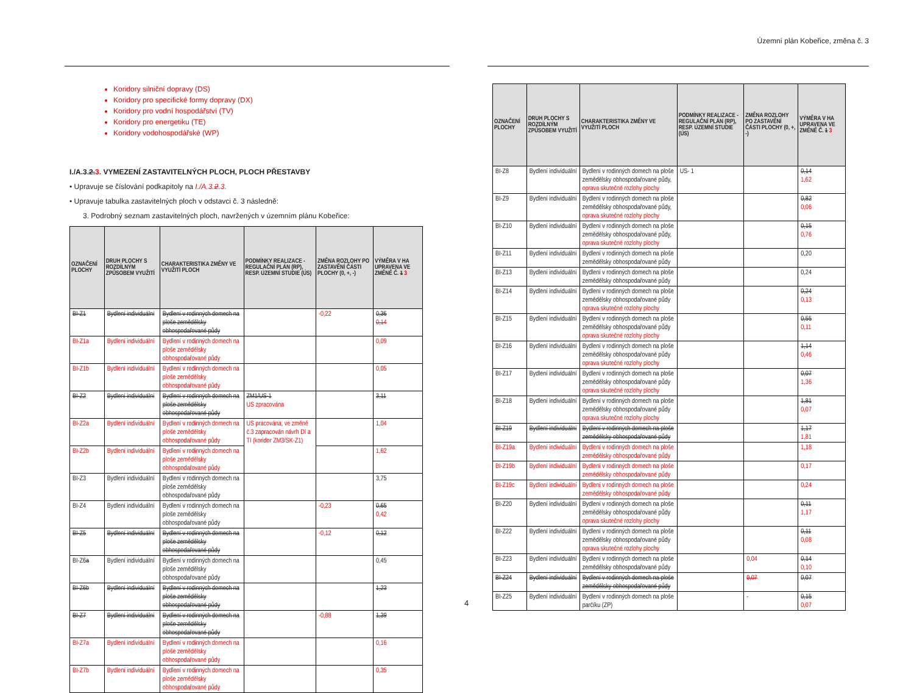Koridory silniční dopravy (DS)
Koridory pro specifické formy dopravy (DX)
Koridory pro vodní hospodářství (TV)
Koridory pro energetiku (TE)
Koridory vodohospodářské (WP)
I./A.3.2.3. VYMEZENÍ ZASTAVITELNÝCH PLOCH, PLOCH PŘESTAVBY
• Upravuje se číslování podkapitoly na I./A.3.2.3.
• Upravuje tabulka zastavitelných ploch v odstavci č. 3 následně:
3. Podrobný seznam zastavitelných ploch, navržených v územním plánu Kobeřice:
| OZNAČENÍ PLOCHY | DRUH PLOCHY S ROZDÍLNÝM ZPŮSOBEM VYUŽITÍ | CHARAKTERISTIKA ZMĚNY VE VYUŽITÍ PLOCH | PODMÍNKY REALIZACE - REGULAČNÍ PLÁN (RP), RESP. ÚZEMNÍ STUDIE (ÚS) | ZMĚNA ROZLOHY PO ZASTAVĚNÍ ČÁSTI PLOCHY (0, +, -) | VÝMĚRA V HA UPRAVENA VE ZMĚNĚ Č. 1 3 |
| --- | --- | --- | --- | --- | --- |
| BI-Z1 | Bydlení individuální | Bydlení v rodinných domech na ploše zemědělsky obhospodařované půdy | | -0,22 | 0,36 0,14 |
| BI-Z1a | Bydlení individuální | Bydlení v rodinných domech na ploše zemědělsky obhospodařované půdy | | | 0,09 |
| BI-Z1b | Bydlení individuální | Bydlení v rodinných domech na ploše zemědělsky obhospodařované půdy | | | 0,05 |
| BI-Z2 | Bydlení individuální | Bydlení v rodinných domech na ploše zemědělsky obhospodařované půdy | ZM1/US-1 US zpracována | | 3,11 |
| BI-Z2a | Bydlení individuální | Bydlení v rodinných domech na ploše zemědělsky obhospodařované půdy | US pracována, ve změně č.3 zapracován návrh DI a TI (koridor ZM3/SK-Z1) | | 1,04 |
| BI-Z2b | Bydlení individuální | Bydlení v rodinných domech na ploše zemědělsky obhospodařované půdy | | | 1,62 |
| BI-Z3 | Bydlení individuální | Bydlení v rodinných domech na ploše zemědělsky obhospodařované půdy | | | 3,75 |
| BI-Z4 | Bydlení individuální | Bydlení v rodinných domech na ploše zemědělsky obhospodařované půdy | | -0,23 | 0,65 0,42 |
| BI-Z5 | Bydlení individuální | Bydlení v rodinných domech na ploše zemědělsky obhospodařované půdy | | -0,12 | 0,12 |
| BI-Z6 a | Bydlení individuální | Bydlení v rodinných domech na ploše zemědělsky obhospodařované půdy | | | 0,45 |
| BI-Z6b | Bydlení individuální | Bydlení v rodinných domech na ploše zemědělsky obhospodařované půdy | | | 1,23 |
| BI-Z7 | Bydlení individuální | Bydlení v rodinných domech na ploše zemědělsky obhospodařované půdy | | -0,88 | 1,39 |
| BI-Z7a | Bydlení individuální | Bydlení v rodinných domech na ploše zemědělsky obhospodařované půdy | | | 0,16 |
| BI-Z7b | Bydlení individuální | Bydlení v rodinných domech na ploše zemědělsky obhospodařované půdy | | | 0,35 |
4
Územní plán Kobeřice, změna č. 3
| OZNAČENÍ PLOCHY | DRUH PLOCHY S ROZDÍLNÝM ZPŮSOBEM VYUŽITÍ | CHARAKTERISTIKA ZMĚNY VE VYUŽITÍ PLOCH | PODMÍNKY REALIZACE - REGULAČNÍ PLÁN (RP), RESP. ÚZEMNÍ STUDIE (ÚS) | ZMĚNA ROZLOHY PO ZASTAVĚNÍ ČÁSTI PLOCHY (0, +, -) | VÝMĚRA V HA UPRAVENA VE ZMĚNĚ Č. 1 3 |
| --- | --- | --- | --- | --- | --- |
| BI-Z8 | Bydlení individuální | Bydlení v rodinných domech na ploše zemědělsky obhospodařované půdy, oprava skutečné rozlohy plochy | US- 1 | | 0,14 1,62 |
| BI-Z9 | Bydlení individuální | Bydlení v rodinných domech na ploše zemědělsky obhospodařované půdy, oprava skutečné rozlohy plochy | | | 0,82 0,06 |
| BI-Z10 | Bydlení individuální | Bydlení v rodinných domech na ploše zemědělsky obhospodařované půdy, oprava skutečné rozlohy plochy | | | 0,15 0,76 |
| BI-Z11 | Bydlení individuální | Bydlení v rodinných domech na ploše zemědělsky obhospodařované půdy | | | 0,20 |
| BI-Z13 | Bydlení individuální | Bydlení v rodinných domech na ploše zemědělsky obhospodařované půdy | | | 0,24 |
| BI-Z14 | Bydlení individuální | Bydlení v rodinných domech na ploše zemědělsky obhospodařované půdy oprava skutečné rozlohy plochy | | | 0,24 0,13 |
| BI-Z15 | Bydlení individuální | Bydlení v rodinných domech na ploše zemědělsky obhospodařované půdy oprava skutečné rozlohy plochy | | | 0,55 0,11 |
| BI-Z16 | Bydlení individuální | Bydlení v rodinných domech na ploše zemědělsky obhospodařované půdy oprava skutečné rozlohy plochy | | | 1,14 0,46 |
| BI-Z17 | Bydlení individuální | Bydlení v rodinných domech na ploše zemědělsky obhospodařované půdy oprava skutečné rozlohy plochy | | | 0,07 1,36 |
| BI-Z18 | Bydlení individuální | Bydlení v rodinných domech na ploše zemědělsky obhospodařované půdy oprava skutečné rozlohy plochy | | | 1,81 0,07 |
| BI-Z19 | Bydlení individuální | Bydlení v rodinných domech na ploše zemědělsky obhospodařované půdy | | | 1,17 1,81 |
| BI-Z19a | Bydlení individuální | Bydlení v rodinných domech na ploše zemědělsky obhospodařované půdy | | | 1,18 |
| BI-Z19b | Bydlení individuální | Bydlení v rodinných domech na ploše zemědělsky obhospodařované půdy | | | 0,17 |
| BI-Z19c | Bydlení individuální | Bydlení v rodinných domech na ploše zemědělsky obhospodařované půdy | | | 0,24 |
| BI-Z20 | Bydlení individuální | Bydlení v rodinných domech na ploše zemědělsky obhospodařované půdy oprava skutečné rozlohy plochy | | | 0,11 1,17 |
| BI-Z22 | Bydlení individuální | Bydlení v rodinných domech na ploše zemědělsky obhospodařované půdy oprava skutečné rozlohy plochy | | | 0,11 0,08 |
| BI-Z23 | Bydlení individuální | Bydlení v rodinných domech na ploše zemědělsky obhospodařované půdy | | 0,04 | 0,14 0,10 |
| BI-Z24 | Bydlení individuální | Bydlení v rodinných domech na ploše zemědělsky obhospodařované půdy | | 0,07 | 0,07 |
| BI-Z25 | Bydlení individuální | Bydlení v rodinných domech na ploše parčíku (ZP) | | - | 0,15 0,07 |